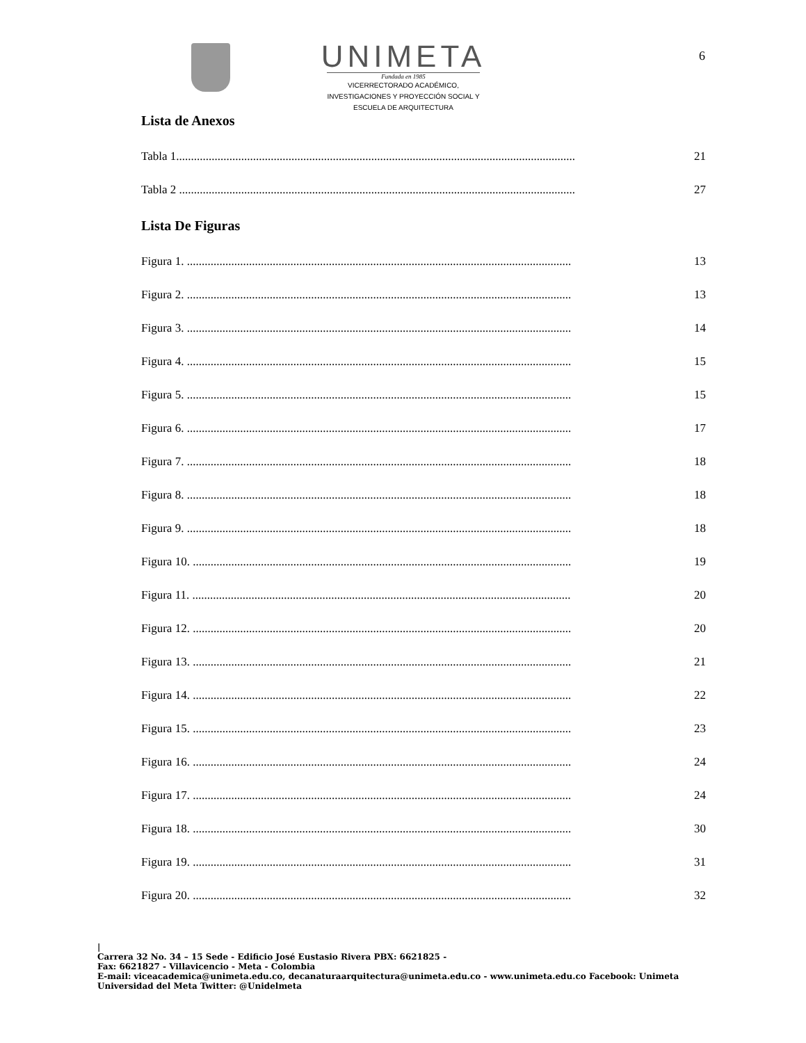UNIMETA
Fundada en 1985
VICERRECTORADO ACADÉMICO,
INVESTIGACIONES Y PROYECCIÓN SOCIAL Y
ESCUELA DE ARQUITECTURA
6
Lista de Anexos
Tabla 1....................................................................................................................................... 21
Tabla 2 ...................................................................................................................................... 27
Lista De Figuras
Figura 1. .................................................................................................................................. 13
Figura 2. .................................................................................................................................. 13
Figura 3. .................................................................................................................................. 14
Figura 4. .................................................................................................................................. 15
Figura 5. .................................................................................................................................. 15
Figura 6. .................................................................................................................................. 17
Figura 7. .................................................................................................................................. 18
Figura 8. .................................................................................................................................. 18
Figura 9. .................................................................................................................................. 18
Figura 10. ................................................................................................................................ 19
Figura 11. ................................................................................................................................ 20
Figura 12. ................................................................................................................................ 20
Figura 13. ................................................................................................................................ 21
Figura 14. ................................................................................................................................ 22
Figura 15. ................................................................................................................................ 23
Figura 16. ................................................................................................................................ 24
Figura 17. ................................................................................................................................ 24
Figura 18. ................................................................................................................................ 30
Figura 19. ................................................................................................................................ 31
Figura 20. ................................................................................................................................ 32
|
Carrera 32 No. 34 – 15 Sede - Edificio José Eustasio Rivera PBX: 6621825 -
Fax: 6621827 - Villavicencio - Meta - Colombia
E-mail: viceacademica@unimeta.edu.co, decanaturaarquitectura@unimeta.edu.co - www.unimeta.edu.co Facebook: Unimeta Universidad del Meta Twitter: @Unidelmeta